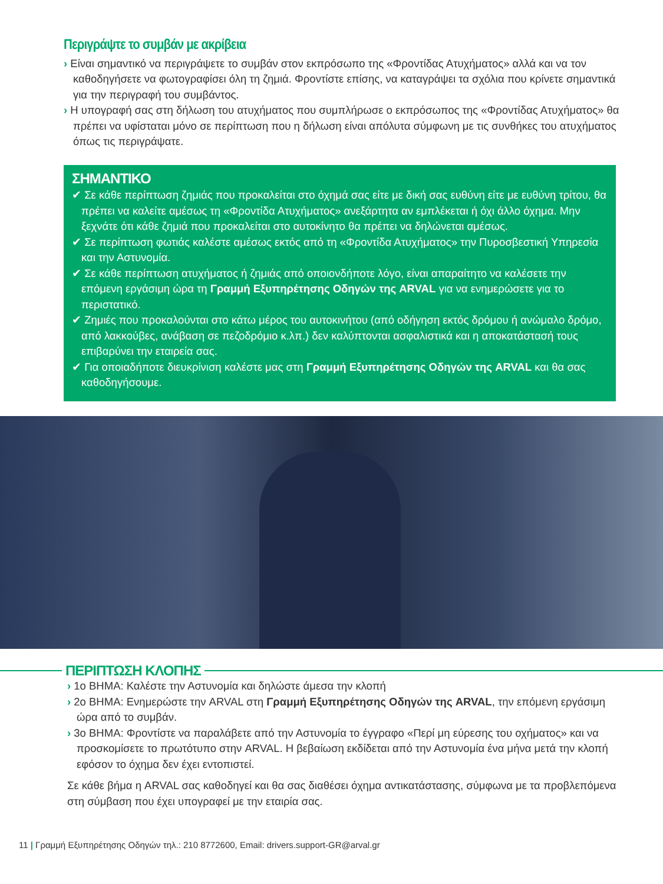Περιγράψτε το συμβάν με ακρίβεια
› Είναι σημαντικό να περιγράψετε το συμβάν στον εκπρόσωπο της «Φροντίδας Ατυχήματος» αλλά και να τον καθοδηγήσετε να φωτογραφίσει όλη τη ζημιά. Φροντίστε επίσης, να καταγράψει τα σχόλια που κρίνετε σημαντικά για την περιγραφή του συμβάντος.
› Η υπογραφή σας στη δήλωση του ατυχήματος που συμπλήρωσε ο εκπρόσωπος της «Φροντίδας Ατυχήματος» θα πρέπει να υφίσταται μόνο σε περίπτωση που η δήλωση είναι απόλυτα σύμφωνη με τις συνθήκες του ατυχήματος όπως τις περιγράψατε.
ΣΗΜΑΝΤΙΚΟ
✔ Σε κάθε περίπτωση ζημιάς που προκαλείται στο όχημά σας είτε με δική σας ευθύνη είτε με ευθύνη τρίτου, θα πρέπει να καλείτε αμέσως τη «Φροντίδα Ατυχήματος» ανεξάρτητα αν εμπλέκεται ή όχι άλλο όχημα. Μην ξεχνάτε ότι κάθε ζημιά που προκαλείται στο αυτοκίνητο θα πρέπει να δηλώνεται αμέσως.
✔ Σε περίπτωση φωτιάς καλέστε αμέσως εκτός από τη «Φροντίδα Ατυχήματος» την Πυροσβεστική Υπηρεσία και την Αστυνομία.
✔ Σε κάθε περίπτωση ατυχήματος ή ζημιάς από οποιονδήποτε λόγο, είναι απαραίτητο να καλέσετε την επόμενη εργάσιμη ώρα τη Γραμμή Εξυπηρέτησης Οδηγών της ARVAL για να ενημερώσετε για το περιστατικό.
✔ Ζημιές που προκαλούνται στο κάτω μέρος του αυτοκινήτου (από οδήγηση εκτός δρόμου ή ανώμαλο δρόμο, από λακκούβες, ανάβαση σε πεζοδρόμιο κ.λπ.) δεν καλύπτονται ασφαλιστικά και η αποκατάστασή τους επιβαρύνει την εταιρεία σας.
✔ Για οποιαδήποτε διευκρίνιση καλέστε μας στη Γραμμή Εξυπηρέτησης Οδηγών της ARVAL και θα σας καθοδηγήσουμε.
ΠΕΡΙΠΤΩΣΗ ΚΛΟΠΗΣ
› 1ο ΒΗΜΑ: Καλέστε την Αστυνομία και δηλώστε άμεσα την κλοπή
› 2ο ΒΗΜΑ: Ενημερώστε την ARVAL στη Γραμμή Εξυπηρέτησης Οδηγών της ARVAL, την επόμενη εργάσιμη ώρα από το συμβάν.
› 3ο ΒΗΜΑ: Φροντίστε να παραλάβετε από την Αστυνομία το έγγραφο «Περί μη εύρεσης του οχήματος» και να προσκομίσετε το πρωτότυπο στην ARVAL. Η βεβαίωση εκδίδεται από την Αστυνομία ένα μήνα μετά την κλοπή εφόσον το όχημα δεν έχει εντοπιστεί.
Σε κάθε βήμα η ARVAL σας καθοδηγεί και θα σας διαθέσει όχημα αντικατάστασης, σύμφωνα με τα προβλεπόμενα στη σύμβαση που έχει υπογραφεί με την εταιρία σας.
11 | Γραμμή Εξυπηρέτησης Οδηγών τηλ.: 210 8772600, Email: drivers.support-GR@arval.gr